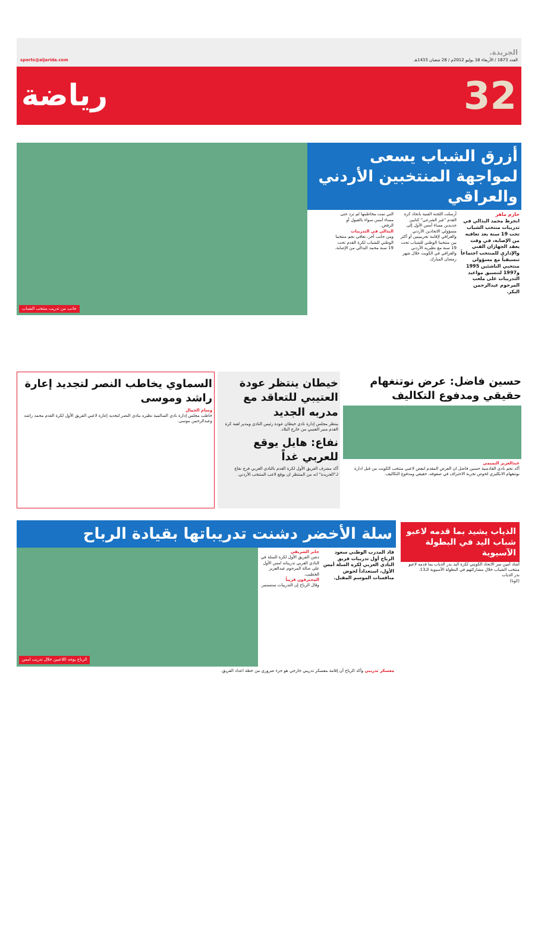الجريدة.
العدد 1673 / الأربعاء 18 يوليو 2012م / 28 شعبان 1433هـ
sports@aljarida.com
32
رياضة
أزرق الشباب يسعى لمواجهة المنتخبين الأردني والعراقي
حازم ماهر
انخرط محمد البذالي في تدريبات منتخب الشباب تحت 19 سنة بعد تعافيه من الإصابة، في وقت يعقد الجهازان الفني والإداري للمنتخب اجتماعاً تنسيقياً مع مسؤولي منتخبي الناشئين 1995 و1997 لتنسيق مواعيد التدريبات على ملعب المرحوم عبدالرحمن البكر.
أرسلت اللجنة الفنية باتحاد كرة القدم "غير الشرعي" كتابين جديدين مساء أمس الأول إلى مسؤولي الاتحادين الأردني والعراقي لإقامة تجريبيتين أو أكثر بين منتخبنا الوطني للشباب تحت 19 سنة مع نظيريه الأردني والعراقي في الكويت خلال شهر رمضان المبارك.
التي تمت مخاطبتها لم ترد حتى مساء أمس سواء بالقبول أو الرفض.
البذالي في التدريبات
ومن جانب آخر، تعافى نجم منتخبنا الوطني للشباب لكرة القدم تحت 19 سنة محمد البذالي من الإصابة.
جانب من تدريب منتخب الشباب
حسين فاضل: عرض نوتنغهام حقيقي ومدفوع التكاليف
عبدالعزيز التميمي
أكد نجم نادي القادسية حسين فاضل ان العرض المقدم لبعض لاعبي منتخب الكويت من قبل ادارة نوتنغهام الانكليزي لخوض تجربة الاحتراف في صفوفه، حقيقي ومدفوع التكاليف.
خيطان ينتظر عودة العتيبي للتعاقد مع مدربه الجديد
ينتظر مجلس إدارة نادي خيطان عودة رئيس النادي ومدير لعبة كرة القدم منير العتيبي من خارج البلاد.
نفاع: هايل يوقع للعربي غداً
أكد مشرف الفريق الأول لكرة القدم بالنادي العربي فرج نفاع لـ"الجريدة" انه من المنتظر ان يوقع لاعب المنتخب الأردني.
السماوي يخاطب النصر لتجديد إعارة راشد وموسى
وسام الجمال
خاطب مجلس إدارة نادي السالمية نظيره بنادي النصر لتجديد إعارة لاعبي الفريق الأول لكرة القدم محمد راشد وعبدالرحمن موسى.
الذياب يشيد بما قدمه لاعبو شباب اليد في البطولة الآسيوية
أشاد أمين سر الاتحاد الكويتي لكرة اليد بدر الذياب بما قدمه لاعبو منتخب الشباب خلال مشاركتهم في البطولة الآسيوية الـ13.
بدر الذياب
(كونا)
سلة الأخضر دشنت تدريباتها بقيادة الرباح
قاد المدرب الوطني سعود الرباح أول تدريبات فريق النادي العربي لكرة السلة أمس الأول، استعداداً لخوض منافسات الموسم المقبل.
جابر الشريفي
دشن الفريق الأول لكرة السلة في النادي العربي تدريباته امس الأول على صالة المرحوم عبدالعزيز الخطيب.
المحترفون قريباً
وقال الرباح إن التدريبات ستستمر.
الرباح يوجه اللاعبين خلال تدريب امس
معسكر تدريبي وأكد الرباح أن إقامة معسكر تدريبي خارجي هو جزء ضروري من خطة اعداد الفريق.